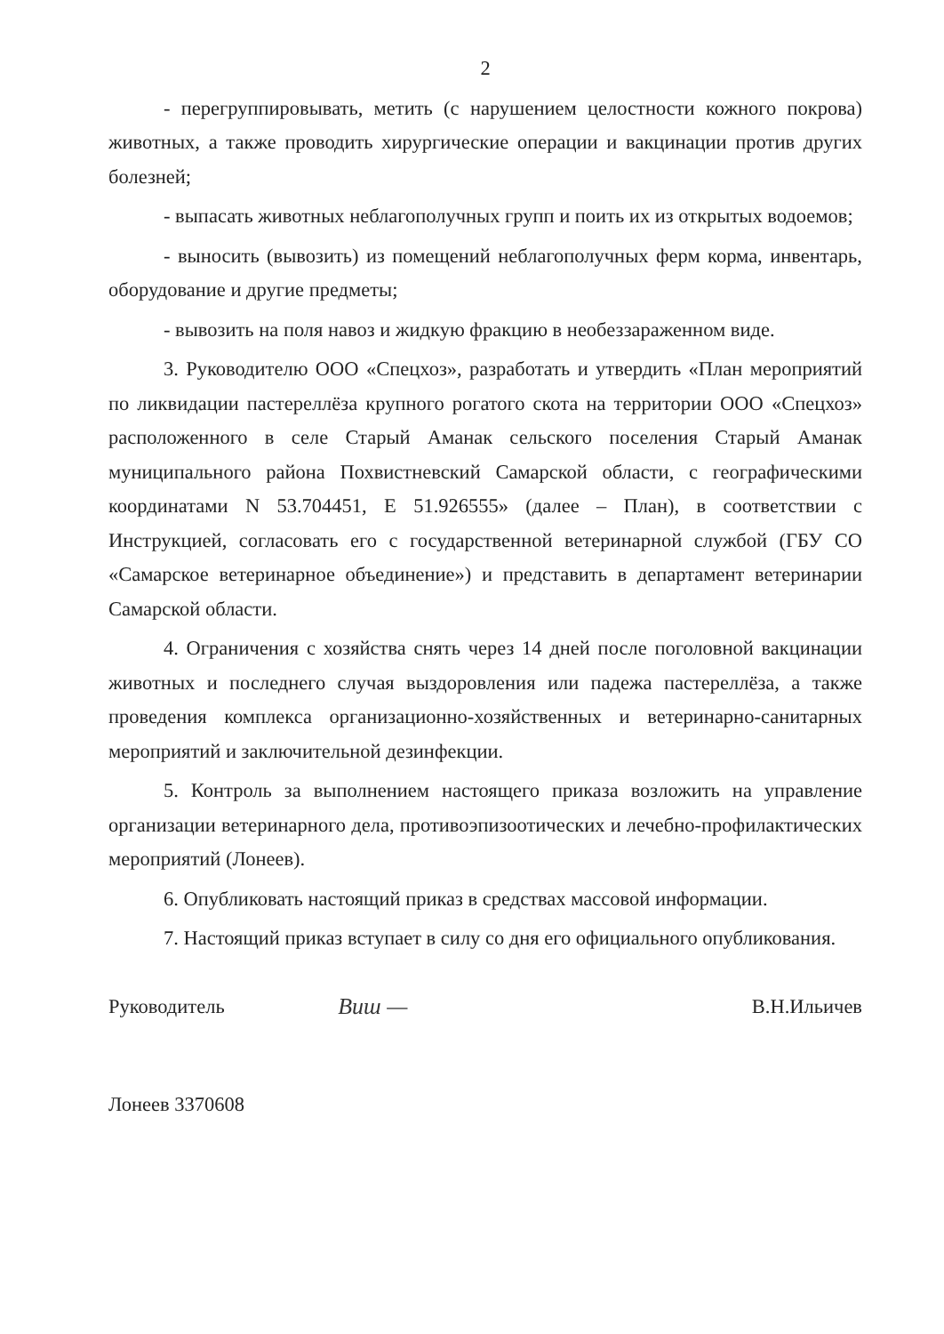2
- перегруппировывать, метить (с нарушением целостности кожного покрова) животных, а также проводить хирургические операции и вакцинации против других болезней;
- выпасать животных неблагополучных групп и поить их из открытых водоемов;
- выносить (вывозить) из помещений неблагополучных ферм корма, инвентарь, оборудование и другие предметы;
- вывозить на поля навоз и жидкую фракцию в необеззараженном виде.
3. Руководителю ООО «Спецхоз», разработать и утвердить «План мероприятий по ликвидации пастереллёза крупного рогатого скота на территории ООО «Спецхоз» расположенного в селе Старый Аманак сельского поселения Старый Аманак муниципального района Похвистневский Самарской области, с географическими координатами N 53.704451, E 51.926555» (далее – План), в соответствии с Инструкцией, согласовать его с государственной ветеринарной службой (ГБУ СО «Самарское ветеринарное объединение») и представить в департамент ветеринарии Самарской области.
4. Ограничения с хозяйства снять через 14 дней после поголовной вакцинации животных и последнего случая выздоровления или падежа пастереллёза, а также проведения комплекса организационно-хозяйственных и ветеринарно-санитарных мероприятий и заключительной дезинфекции.
5. Контроль за выполнением настоящего приказа возложить на управление организации ветеринарного дела, противоэпизоотических и лечебно-профилактических мероприятий (Лонеев).
6. Опубликовать настоящий приказ в средствах массовой информации.
7. Настоящий приказ вступает в силу со дня его официального опубликования.
Руководитель Виш — В.Н.Ильичев
Лонеев 3370608